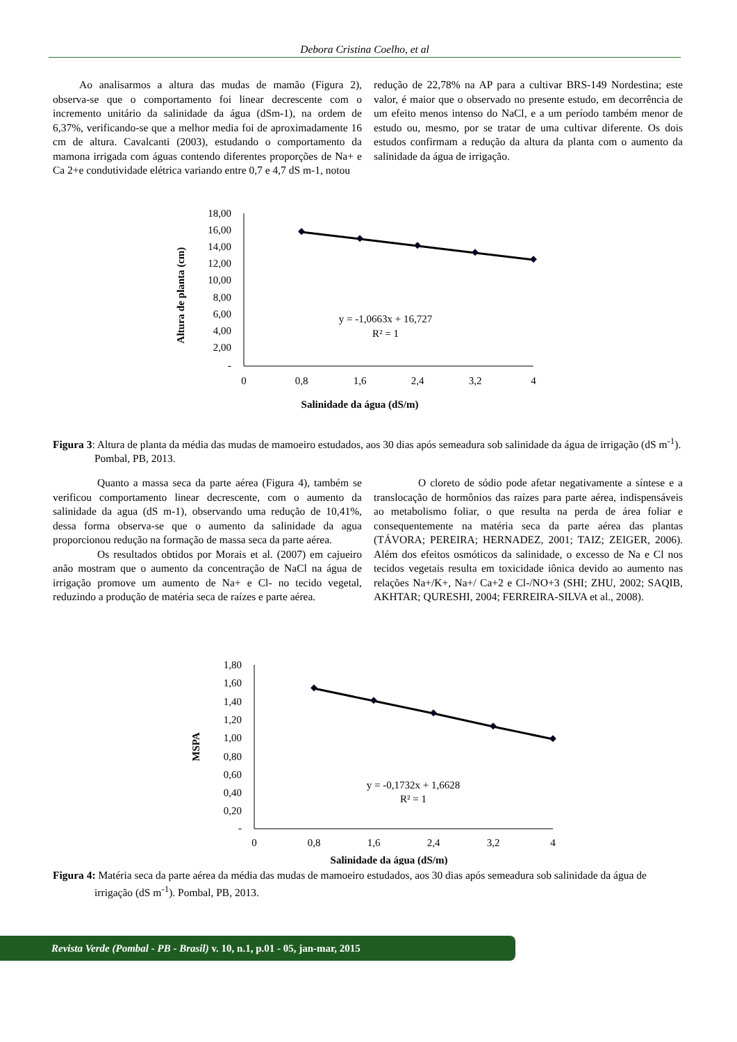Debora Cristina Coelho, et al
Ao analisarmos a altura das mudas de mamão (Figura 2), observa-se que o comportamento foi linear decrescente com o incremento unitário da salinidade da água (dSm-1), na ordem de 6,37%, verificando-se que a melhor media foi de aproximadamente 16 cm de altura. Cavalcanti (2003), estudando o comportamento da mamona irrigada com águas contendo diferentes proporções de Na+ e Ca 2+e condutividade elétrica variando entre 0,7 e 4,7 dS m-1, notou
redução de 22,78% na AP para a cultivar BRS-149 Nordestina; este valor, é maior que o observado no presente estudo, em decorrência de um efeito menos intenso do NaCl, e a um período também menor de estudo ou, mesmo, por se tratar de uma cultivar diferente. Os dois estudos confirmam a redução da altura da planta com o aumento da salinidade da água de irrigação.
Altura de planta (cm)
18,00
16,00
14,00
12,00
10,00
8,00
6,00
4,00
2,00
-
0
0,8
1,6
2,4
3,2
4
Salinidade da água (dS/m)
y = -1,0663x + 16,727
R² = 1
Figura 3: Altura de planta da média das mudas de mamoeiro estudados, aos 30 dias após semeadura sob salinidade da água de irrigação (dS m<sup>-1</sup>). Pombal, PB, 2013.
Quanto a massa seca da parte aérea (Figura 4), também se verificou comportamento linear decrescente, com o aumento da salinidade da agua (dS m-1), observando uma redução de 10,41%, dessa forma observa-se que o aumento da salinidade da agua proporcionou redução na formação de massa seca da parte aérea.
Os resultados obtidos por Morais et al. (2007) em cajueiro anão mostram que o aumento da concentração de NaCl na água de irrigação promove um aumento de Na+ e Cl- no tecido vegetal, reduzindo a produção de matéria seca de raízes e parte aérea.
O cloreto de sódio pode afetar negativamente a síntese e a translocação de hormônios das raízes para parte aérea, indispensáveis ao metabolismo foliar, o que resulta na perda de área foliar e consequentemente na matéria seca da parte aérea das plantas (TÁVORA; PEREIRA; HERNADEZ, 2001; TAIZ; ZEIGER, 2006). Além dos efeitos osmóticos da salinidade, o excesso de Na e Cl nos tecidos vegetais resulta em toxicidade iônica devido ao aumento nas relações Na+/K+, Na+/ Ca+2 e Cl-/NO+3 (SHI; ZHU, 2002; SAQIB, AKHTAR; QURESHI, 2004; FERREIRA-SILVA et al., 2008).
MSPA
1,80
1,60
1,40
1,20
1,00
0,80
0,60
0,40
0,20
-
0
0,8
1,6
2,4
3,2
4
Salinidade da água (dS/m)
y = -0,1732x + 1,6628
R² = 1
Figura 4: Matéria seca da parte aérea da média das mudas de mamoeiro estudados, aos 30 dias após semeadura sob salinidade da água de irrigação (dS m<sup>-1</sup>). Pombal, PB, 2013.
Revista Verde (Pombal - PB - Brasil) v. 10, n.1, p.01 - 05, jan-mar, 2015